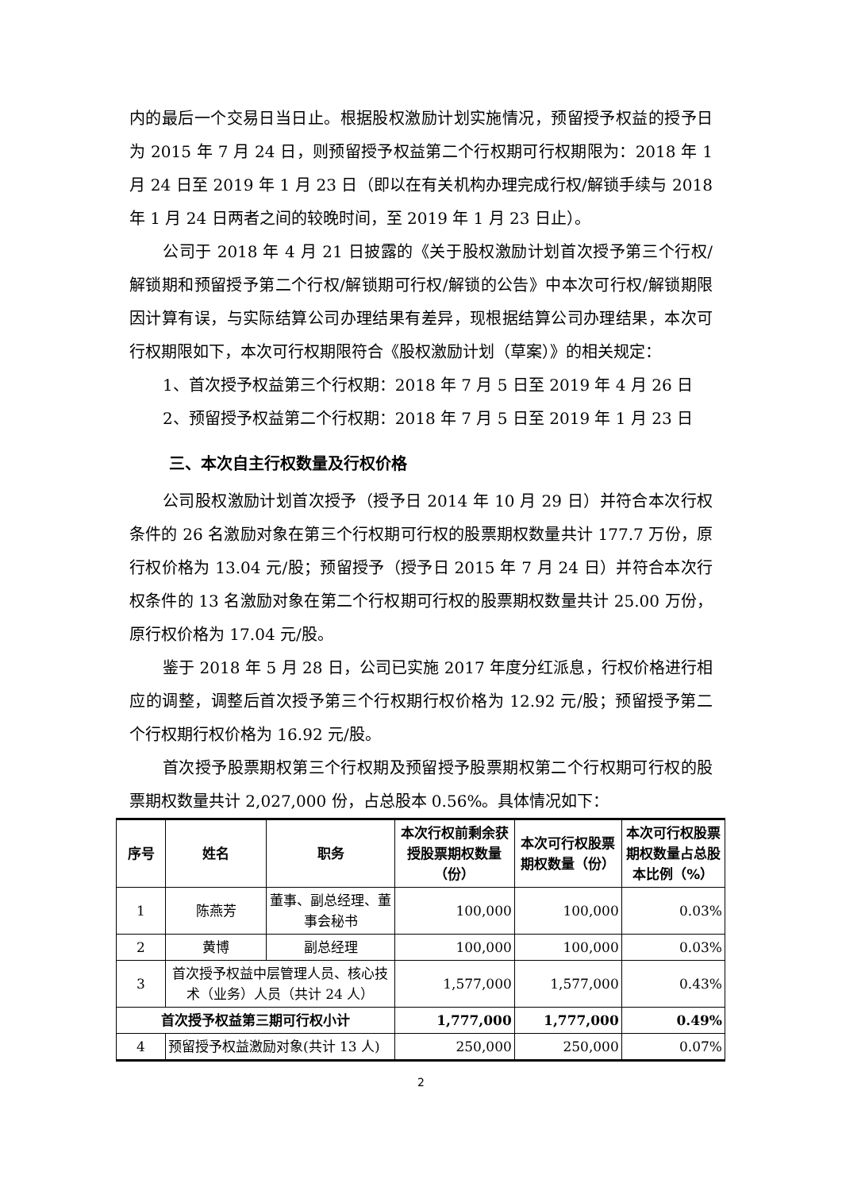内的最后一个交易日当日止。根据股权激励计划实施情况，预留授予权益的授予日为 2015 年 7 月 24 日，则预留授予权益第二个行权期可行权期限为：2018 年 1 月 24 日至 2019 年 1 月 23 日（即以在有关机构办理完成行权/解锁手续与 2018 年 1 月 24 日两者之间的较晚时间，至 2019 年 1 月 23 日止）。
公司于 2018 年 4 月 21 日披露的《关于股权激励计划首次授予第三个行权/解锁期和预留授予第二个行权/解锁期可行权/解锁的公告》中本次可行权/解锁期限因计算有误，与实际结算公司办理结果有差异，现根据结算公司办理结果，本次可行权期限如下，本次可行权期限符合《股权激励计划（草案）》的相关规定：
1、首次授予权益第三个行权期：2018 年 7 月 5 日至 2019 年 4 月 26 日
2、预留授予权益第二个行权期：2018 年 7 月 5 日至 2019 年 1 月 23 日
三、本次自主行权数量及行权价格
公司股权激励计划首次授予（授予日 2014 年 10 月 29 日）并符合本次行权条件的 26 名激励对象在第三个行权期可行权的股票期权数量共计 177.7 万份，原行权价格为 13.04 元/股；预留授予（授予日 2015 年 7 月 24 日）并符合本次行权条件的 13 名激励对象在第二个行权期可行权的股票期权数量共计 25.00 万份，原行权价格为 17.04 元/股。
鉴于 2018 年 5 月 28 日，公司已实施 2017 年度分红派息，行权价格进行相应的调整，调整后首次授予第三个行权期行权价格为 12.92 元/股；预留授予第二个行权期行权价格为 16.92 元/股。
首次授予股票期权第三个行权期及预留授予股票期权第二个行权期可行权的股票期权数量共计 2,027,000 份，占总股本 0.56%。具体情况如下：
| 序号 | 姓名 | 职务 | 本次行权前剩余获授股票期权数量（份） | 本次可行权股票期权数量（份） | 本次可行权股票期权数量占总股本比例（%） |
| --- | --- | --- | --- | --- | --- |
| 1 | 陈燕芳 | 董事、副总经理、董事会秘书 | 100,000 | 100,000 | 0.03% |
| 2 | 黄博 | 副总经理 | 100,000 | 100,000 | 0.03% |
| 3 | 首次授予权益中层管理人员、核心技术（业务）人员（共计 24 人） | | 1,577,000 | 1,577,000 | 0.43% |
| 首次授予权益第三期可行权小计 | | | 1,777,000 | 1,777,000 | 0.49% |
| 4 | 预留授予权益激励对象(共计 13 人) | | 250,000 | 250,000 | 0.07% |
2